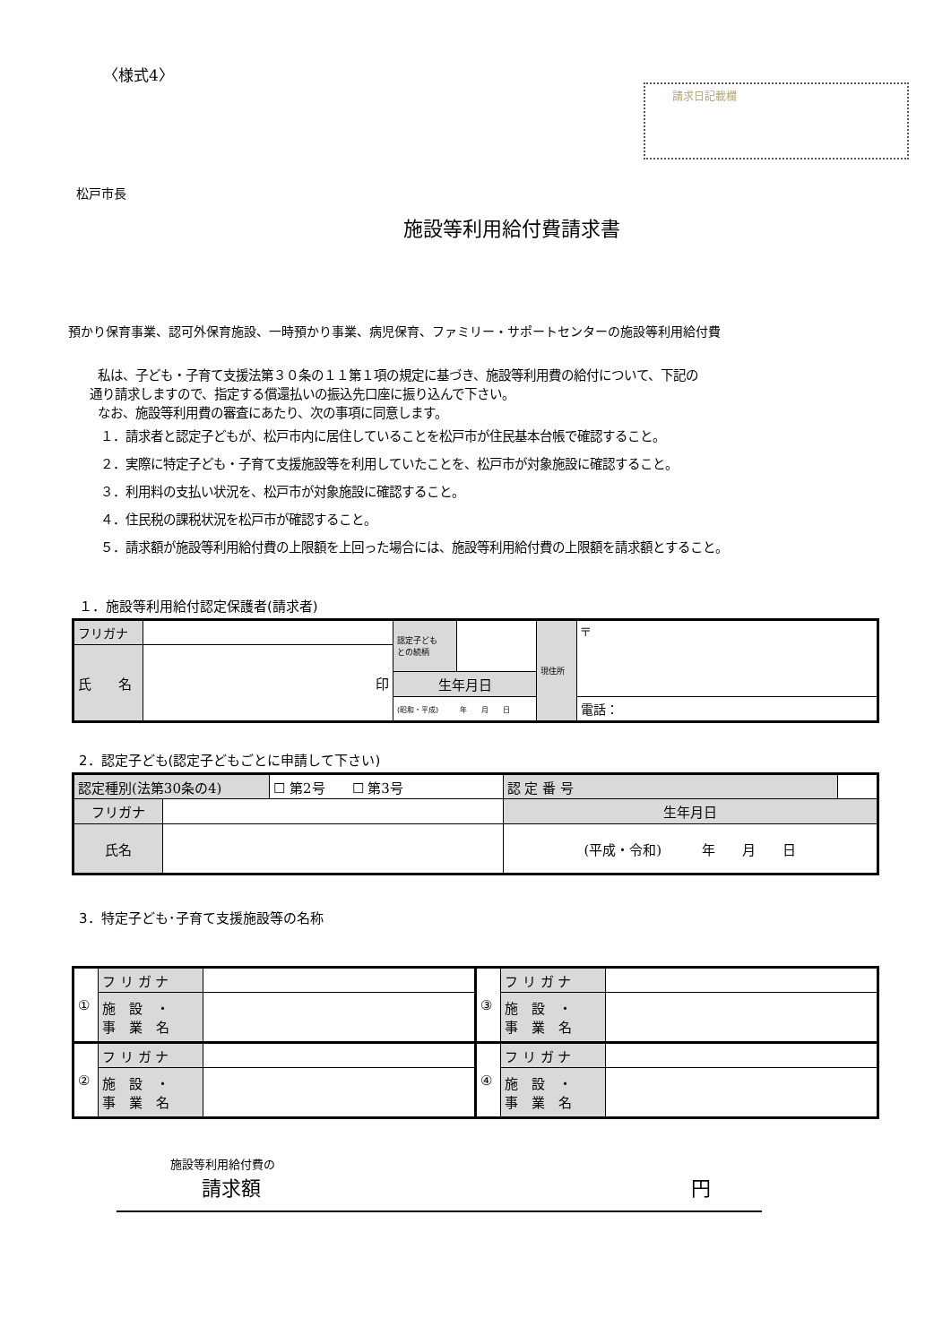〈様式4〉
請求日記載欄
松戸市長
施設等利用給付費請求書
預かり保育事業、認可外保育施設、一時預かり事業、病児保育、ファミリー・サポートセンターの施設等利用給付費
私は、子ども・子育て支援法第３０条の１１第１項の規定に基づき、施設等利用費の給付について、下記の
通り請求しますので、指定する償還払いの振込先口座に振り込んで下さい。
なお、施設等利用費の審査にあたり、次の事項に同意します。
１．請求者と認定子どもが、松戸市内に居住していることを松戸市が住民基本台帳で確認すること。
２．実際に特定子ども・子育て支援施設等を利用していたことを、松戸市が対象施設に確認すること。
３．利用料の支払い状況を、松戸市が対象施設に確認すること。
４．住民税の課税状況を松戸市が確認すること。
５．請求額が施設等利用給付費の上限額を上回った場合には、施設等利用給付費の上限額を請求額とすること。
１．施設等利用給付認定保護者(請求者)
| フリガナ | | 認定子ども との続柄 | | 現住所 | 〒 |
| 氏 名 | 印 | | | | |
| | | 生年月日 | | | |
| | | (昭和・平成) 年 月 日 | | | 電話： |
2．認定子ども(認定子どもごとに申請して下さい)
| 認定種別(法第30条の4) | | ☐ 第2号 ☐ 第3号 | 認 定 番 号 | |
| フリガナ | | | 生年月日 | |
| 氏名 | | | (平成・令和) 年 月 日 | |
3．特定子ども･子育て支援施設等の名称
| ① | フ リ ガ ナ | | ③ | フ リ ガ ナ | |
| | 施 設 ・ 事 業 名 | | | 施 設 ・ 事 業 名 | |
| ② | フ リ ガ ナ | | ④ | フ リ ガ ナ | |
| | 施 設 ・ 事 業 名 | | | 施 設 ・ 事 業 名 | |
施設等利用給付費の
請求額 円